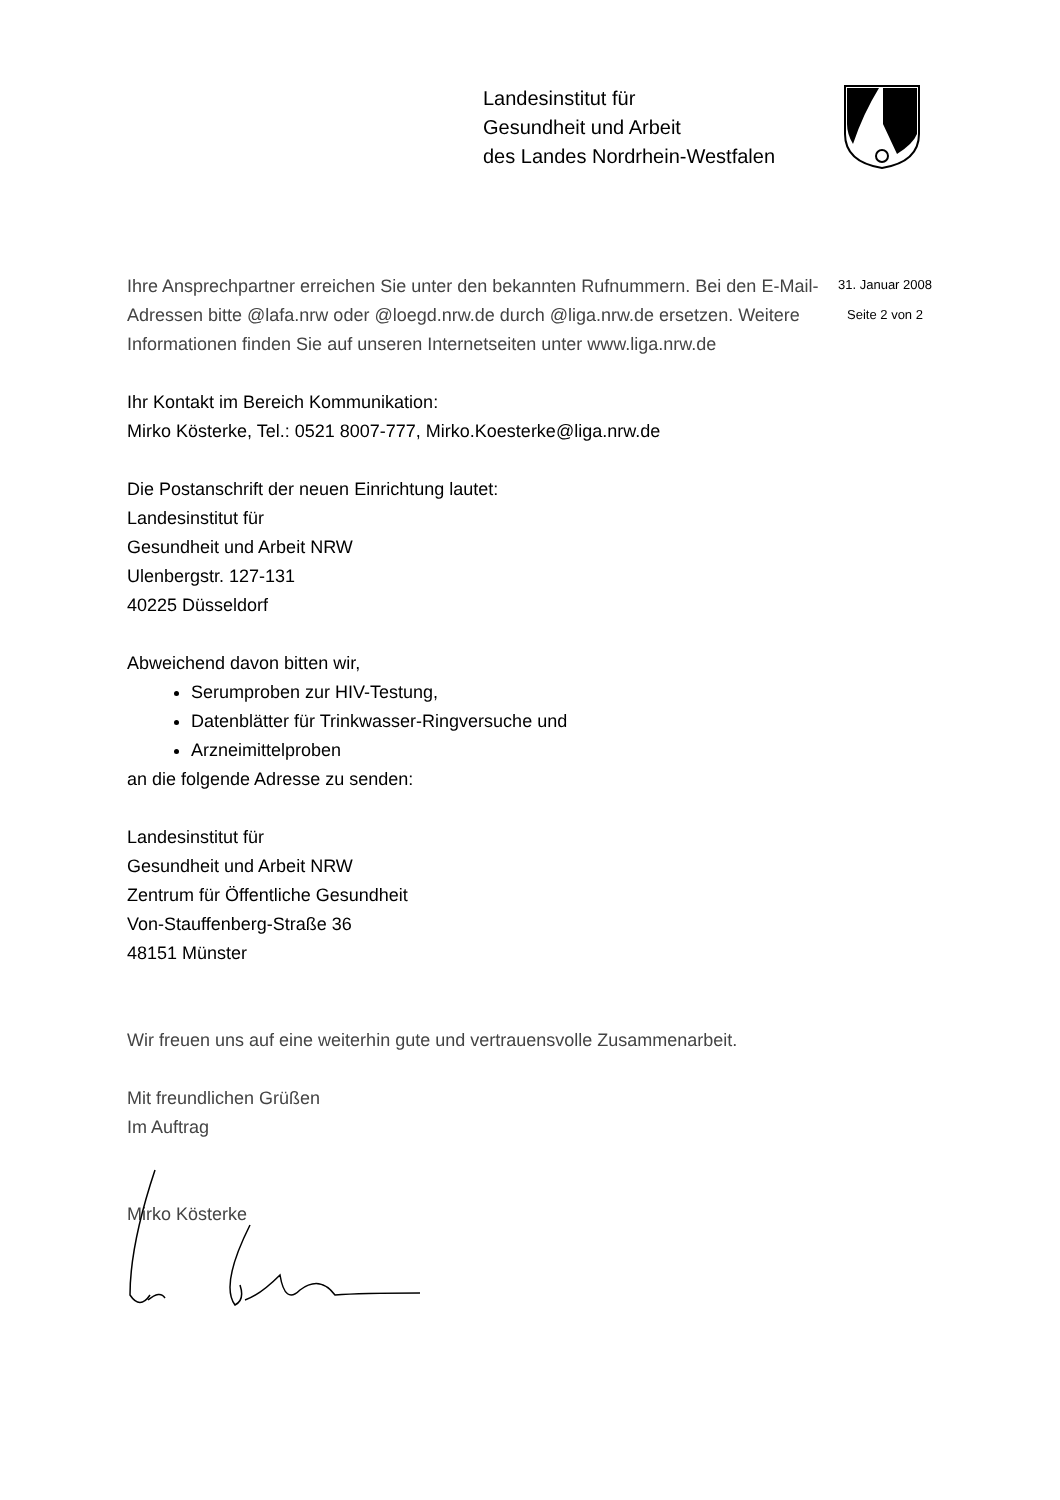Landesinstitut für
Gesundheit und Arbeit
des Landes Nordrhein-Westfalen
31. Januar 2008
Seite 2 von 2
Ihre Ansprechpartner erreichen Sie unter den bekannten Rufnummern. Bei den E-Mail-Adressen bitte @lafa.nrw oder @loegd.nrw.de durch @liga.nrw.de ersetzen. Weitere Informationen finden Sie auf unseren Internetseiten unter www.liga.nrw.de
Ihr Kontakt im Bereich Kommunikation:
Mirko Kösterke, Tel.: 0521 8007-777, Mirko.Koesterke@liga.nrw.de
Die Postanschrift der neuen Einrichtung lautet:
Landesinstitut für
Gesundheit und Arbeit NRW
Ulenbergstr. 127-131
40225 Düsseldorf
Abweichend davon bitten wir,
Serumproben zur HIV-Testung,
Datenblätter für Trinkwasser-Ringversuche und
Arzneimittelproben
an die folgende Adresse zu senden:
Landesinstitut für
Gesundheit und Arbeit NRW
Zentrum für Öffentliche Gesundheit
Von-Stauffenberg-Straße 36
48151 Münster
Wir freuen uns auf eine weiterhin gute und vertrauensvolle Zusammenarbeit.
Mit freundlichen Grüßen
Im Auftrag
Mirko Kösterke